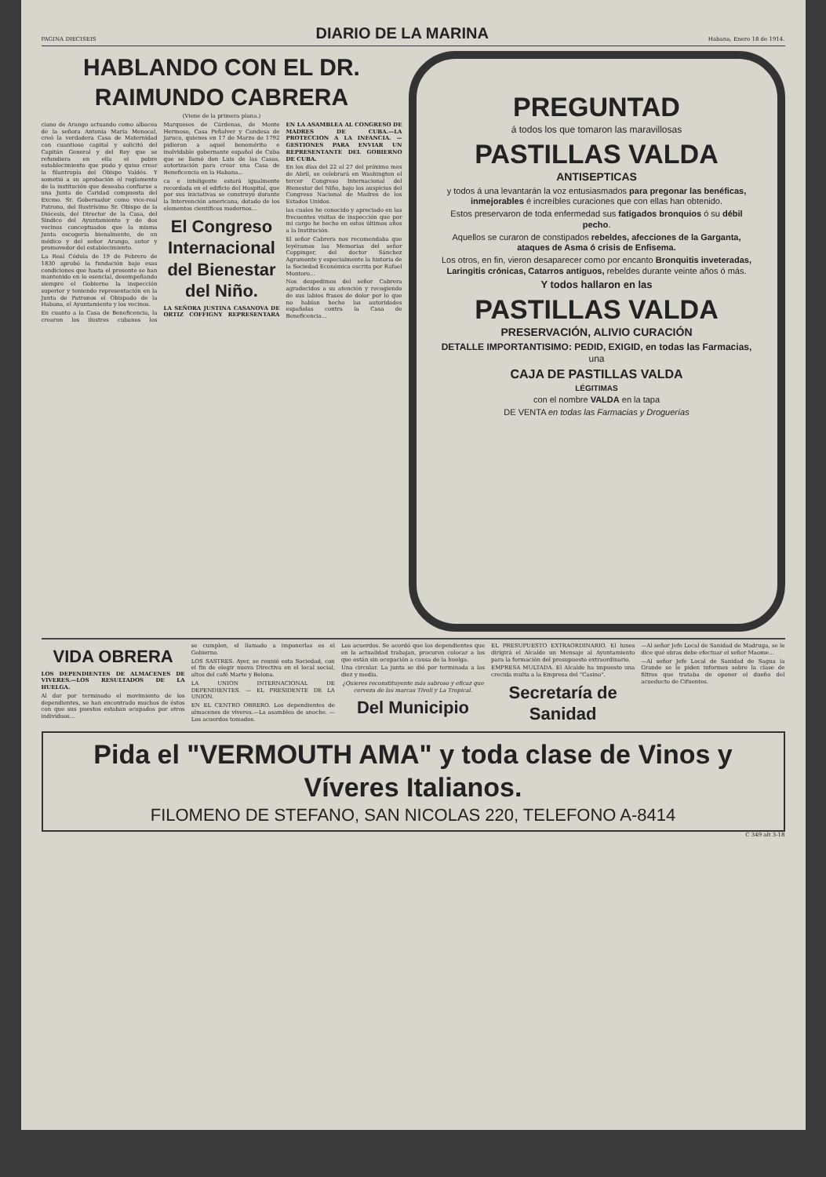PAGINA DIECISEIS DIARIO DE LA MARINA Habana, Enero 18 de 1914.
HABLANDO CON EL DR. RAIMUNDO CABRERA
(Viene de la primera plana.)
ciano de Arango actuando como albacea de la señora Antonia María Menocal, creó la verdadera Casa de Maternidad con cuantioso capital y solicitó del Capitán General y del Rey que se refundiera en ella el pobre establecimiento que pudo y quiso crear la filantropía del Obispo Valdés. Y sometió a su aprobación el reglamento de la institución que deseaba confiarse a una Junta de Caridad compuesta del Excmo. Sr. Gobernador como vice-real Patrono, del Ilustrísimo Sr. Obispo de la Diócesis, del Director de la Casa, del Síndico del Ayuntamiento y de dos vecinos conceptuados que la misma Junta escogería bienalmente, de un médico y del señor Arango, autor y promovedor del establecimiento.
La Real Cédula de 19 de Febrero de 1830 aprobó la fundación bajo esas condiciones que hasta el presente se han mantenido en lo esencial, desempeñando siempre el Gobierno la inspección superior y teniendo representación en la Junta de Patronos el Obispado de la Habana, el Ayuntamiento y los vecinos.
En cuanto a la Casa de Beneficencia, la crearon los ilustres cubanos los Marqueses de Cárdenas, de Monte Hermoso, Casa Peñalver y Condesa de Jaruco, quienes en 17 de Marzo de 1792 pidieron a aquel benemérito e inolvidable gobernante español de Cuba que se llamó don Luis de las Casas, autorización para crear una Casa de Beneficencia en la Habana...
ca e inteligente estará igualmente recordada en el edificio del Hospital, que por sus iniciativas se construyó durante la Intervención americana, dotado de los elementos científicos modernos...
El Congreso Internacional del Bienestar del Niño.
LA SEÑORA JUSTINA CASANOVA DE ORTIZ COFFIGNY REPRESENTARA EN LA ASAMBLEA AL CONGRESO DE MADRES DE CUBA.—LA PROTECCION A LA INFANCIA. — GESTIONES PARA ENVIAR UN REPRESENTANTE DEL GOBIERNO DE CUBA.
En los días del 22 al 27 del próximo mes de Abril, se celebrará en Washington el tercer Congreso Internacional del Bienestar del Niño, bajo los auspicios del Congreso Nacional de Madres de los Estados Unidos.
las cuales he conocido y apreciado en las frecuentes visitas de inspección que por mi cargo he hecho en estos últimos años a la Institución.
El señor Cabrera nos recomendaba que leyéramos las Memorias del señor Coppinger, del doctor Sánchez Agramonte y especialmente la historia de la Sociedad Económica escrita por Rafael Montoro...
Nos despedimos del señor Cabrera agradecidos a su atención y recogiendo de sus labios frases de dolor por lo que no habían hecho las autoridades españolas contra la Casa de Beneficencia...
PREGUNTAD
á todos los que tomaron las maravillosas
PASTILLAS VALDA
ANTISEPTICAS
y todos á una levantarán la voz entusiasmados para pregonar las benéficas, inmejorables é increíbles curaciones que con ellas han obtenido.
Estos preservaron de toda enfermedad sus fatigados bronquios ó su débil pecho.
Aquellos se curaron de constipados rebeldes, afecciones de la Garganta, ataques de Asma ó crisis de Enfisema.
Los otros, en fin, vieron desaparecer como por encanto Bronquitis inveteradas, Laringitis crónicas, Catarros antiguos, rebeldes durante veinte años ó más.
Y todos hallaron en las
PASTILLAS VALDA
PRESERVACIÓN, ALIVIO CURACIÓN
DETALLE IMPORTANTISIMO: PEDID, EXIGID, en todas las Farmacias, una
CAJA DE PASTILLAS VALDA
LÉGITIMAS
con el nombre VALDA en la tapa
DE VENTA en todas las Farmacias y Droguerías
VIDA OBRERA
LOS DEPENDIENTES DE ALMACENES DE VIVERES.—LOS RESULTADOS DE LA HUELGA.
Al dar por terminado el movimiento de los dependientes, se han encontrado muchos de éstos con que sus puestos estaban ocupados por otros individuos...
se cumplen, el llamado a imponerlas es el Gobierno.
LOS SASTRES. Ayer, se reunió esta Sociedad, con el fin de elegir nueva Directiva en el local social, altos del café Marte y Belona.
LA UNION INTERNACIONAL DE DEPENDIENTES. — EL PRESIDENTE DE LA UNION.
EN EL CENTRO OBRERO. Los dependientes de almacenes de víveres.—La asamblea de anoche. — Los acuerdos tomados.
Los acuerdos. Se acordó que los dependientes que en la actualidad trabajan, procuren colocar a los que están sin ocupación a causa de la huelga.
Una circular. La junta se dió por terminada a las diez y media.
¿Quieres reconstituyente más sabroso y eficaz que cerveza de las marcas Tívoli y La Tropical.
Del Municipio
EL PRESUPUESTO EXTRAORDINARIO. El lunes dirigirá el Alcalde un Mensaje al Ayuntamiento para la formación del presupuesto extraordinario.
EMPRESA MULTADA. El Alcalde ha impuesto una crecida multa a la Empresa del "Casino".
Secretaría de Sanidad
—Al señor Jefe Local de Sanidad de Madruga, se le dice qué obras debe efectuar el señor Maome...
—Al señor Jefe Local de Sanidad de Sagua la Grande se le piden informes sobre la clase de filtros que trataba de oponer el dueño del acueducto de Cifuentes.
Pida el "VERMOUTH AMA" y toda clase de Vinos y Víveres Italianos.
FILOMENO DE STEFANO, SAN NICOLAS 220, TELEFONO A-8414
C 349 alt 3-18